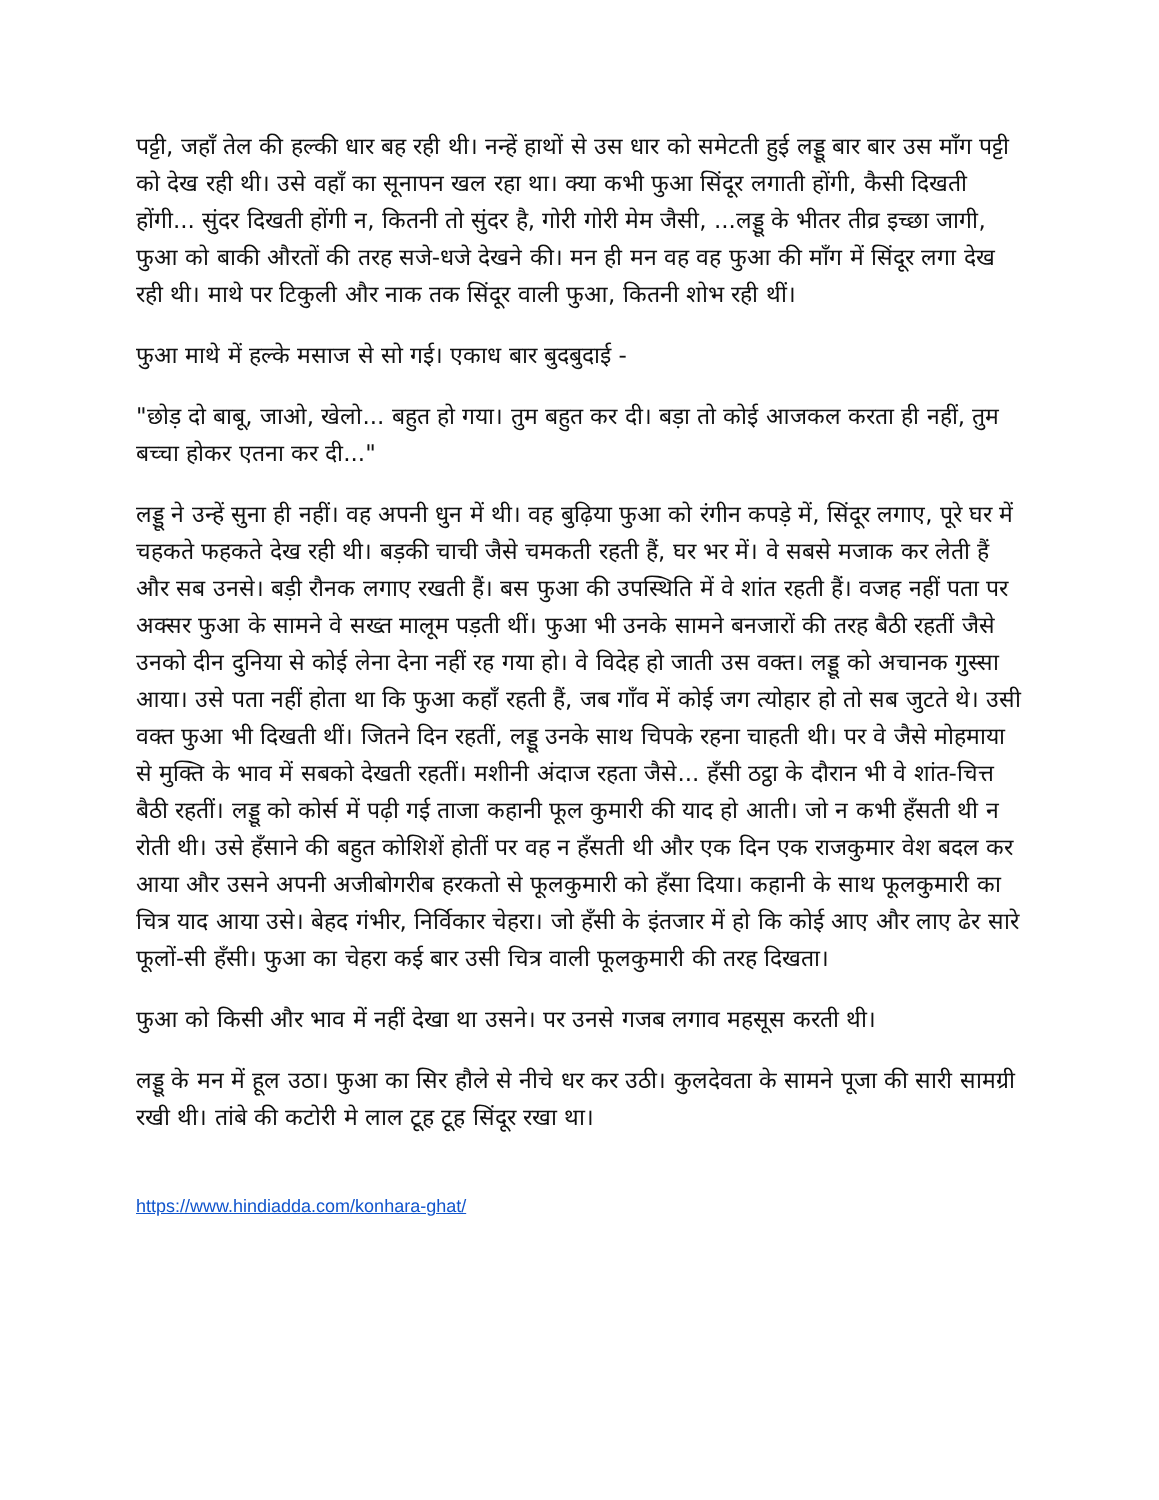पट्टी, जहाँ तेल की हल्की धार बह रही थी। नन्हें हाथों से उस धार को समेटती हुई लड्डू बार बार उस माँग पट्टी को देख रही थी। उसे वहाँ का सूनापन खल रहा था। क्या कभी फुआ सिंदूर लगाती होंगी, कैसी दिखती होंगी... सुंदर दिखती होंगी न, कितनी तो सुंदर है, गोरी गोरी मेम जैसी, ...लड्डू के भीतर तीव्र इच्छा जागी, फुआ को बाकी औरतों की तरह सजे-धजे देखने की। मन ही मन वह वह फुआ की माँग में सिंदूर लगा देख रही थी। माथे पर टिकुली और नाक तक सिंदूर वाली फुआ, कितनी शोभ रही थीं।
फुआ माथे में हल्के मसाज से सो गई। एकाध बार बुदबुदाई -
"छोड़ दो बाबू, जाओ, खेलो... बहुत हो गया। तुम बहुत कर दी। बड़ा तो कोई आजकल करता ही नहीं, तुम बच्चा होकर एतना कर दी..."
लड्डू ने उन्हें सुना ही नहीं। वह अपनी धुन में थी। वह बुढ़िया फुआ को रंगीन कपड़े में, सिंदूर लगाए, पूरे घर में चहकते फहकते देख रही थी। बड़की चाची जैसे चमकती रहती हैं, घर भर में। वे सबसे मजाक कर लेती हैं और सब उनसे। बड़ी रौनक लगाए रखती हैं। बस फुआ की उपस्थिति में वे शांत रहती हैं। वजह नहीं पता पर अक्सर फुआ के सामने वे सख्त मालूम पड़ती थीं। फुआ भी उनके सामने बनजारों की तरह बैठी रहतीं जैसे उनको दीन दुनिया से कोई लेना देना नहीं रह गया हो। वे विदेह हो जाती उस वक्त। लड्डू को अचानक गुस्सा आया। उसे पता नहीं होता था कि फुआ कहाँ रहती हैं, जब गाँव में कोई जग त्योहार हो तो सब जुटते थे। उसी वक्त फुआ भी दिखती थीं। जितने दिन रहतीं, लड्डू उनके साथ चिपके रहना चाहती थी। पर वे जैसे मोहमाया से मुक्ति के भाव में सबको देखती रहतीं। मशीनी अंदाज रहता जैसे... हँसी ठट्ठा के दौरान भी वे शांत-चित्त बैठी रहतीं। लड्डू को कोर्स में पढ़ी गई ताजा कहानी फूल कुमारी की याद हो आती। जो न कभी हँसती थी न रोती थी। उसे हँसाने की बहुत कोशिशें होतीं पर वह न हँसती थी और एक दिन एक राजकुमार वेश बदल कर आया और उसने अपनी अजीबोगरीब हरकतो से फूलकुमारी को हँसा दिया। कहानी के साथ फूलकुमारी का चित्र याद आया उसे। बेहद गंभीर, निर्विकार चेहरा। जो हँसी के इंतजार में हो कि कोई आए और लाए ढेर सारे फूलों-सी हँसी। फुआ का चेहरा कई बार उसी चित्र वाली फूलकुमारी की तरह दिखता।
फुआ को किसी और भाव में नहीं देखा था उसने। पर उनसे गजब लगाव महसूस करती थी।
लड्डू के मन में हूल उठा। फुआ का सिर हौले से नीचे धर कर उठी। कुलदेवता के सामने पूजा की सारी सामग्री रखी थी। तांबे की कटोरी मे लाल टूह टूह सिंदूर रखा था।
https://www.hindiadda.com/konhara-ghat/